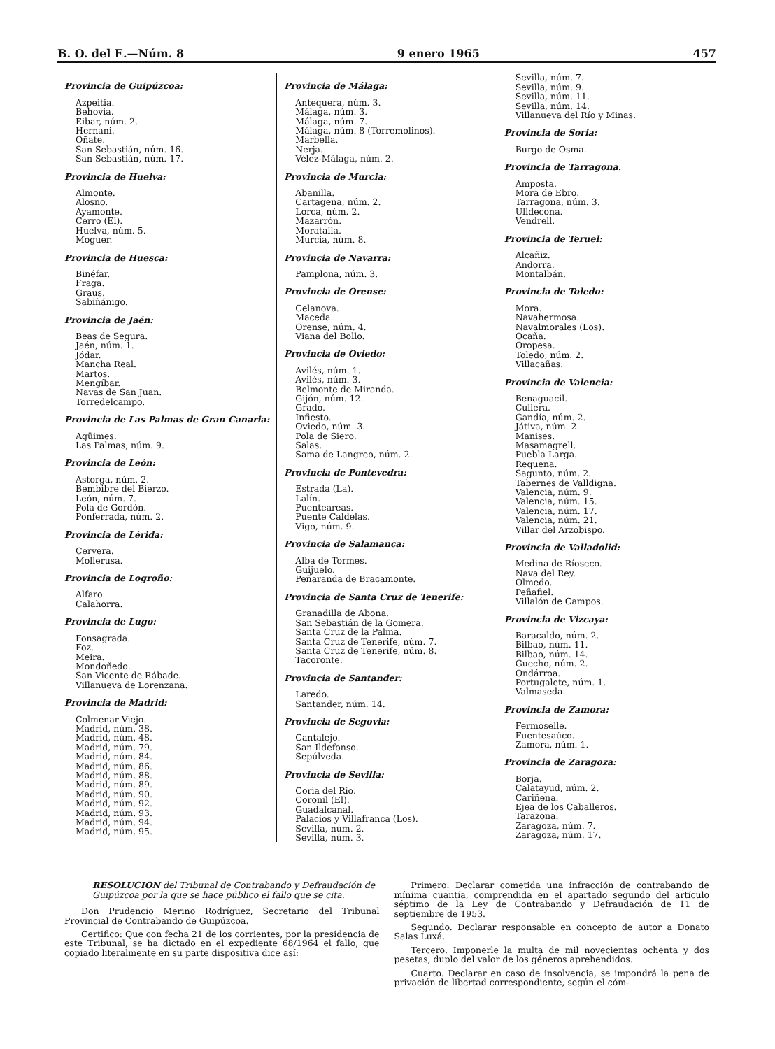B. O. del E.—Núm. 8 9 enero 1965 457
Provincia de Guipúzcoa:
Azpeitia.
Behovia.
Eibar, núm. 2.
Hernani.
Oñate.
San Sebastián, núm. 16.
San Sebastián, núm. 17.
Provincia de Huelva:
Almonte.
Alosno.
Ayamonte.
Cerro (El).
Huelva, núm. 5.
Moguer.
Provincia de Huesca:
Binéfar.
Fraga.
Graus.
Sabiñánigo.
Provincia de Jaén:
Beas de Segura.
Jaén, núm. 1.
Jódar.
Mancha Real.
Martos.
Mengíbar.
Navas de San Juan.
Torredelcampo.
Provincia de Las Palmas de Gran Canaria:
Agüimes.
Las Palmas, núm. 9.
Provincia de León:
Astorga, núm. 2.
Bembibre del Bierzo.
León, núm. 7.
Pola de Gordón.
Ponferrada, núm. 2.
Provincia de Lérida:
Cervera.
Mollerusa.
Provincia de Logroño:
Alfaro.
Calahorra.
Provincia de Lugo:
Fonsagrada.
Foz.
Meira.
Mondoñedo.
San Vicente de Rábade.
Villanueva de Lorenzana.
Provincia de Madrid:
Colmenar Viejo.
Madrid, núm. 38.
Madrid, núm. 48.
Madrid, núm. 79.
Madrid, núm. 84.
Madrid, núm. 86.
Madrid, núm. 88.
Madrid, núm. 89.
Madrid, núm. 90.
Madrid, núm. 92.
Madrid, núm. 93.
Madrid, núm. 94.
Madrid, núm. 95.
Provincia de Málaga:
Antequera, núm. 3.
Málaga, núm. 3.
Málaga, núm. 7.
Málaga, núm. 8 (Torremolinos).
Marbella.
Nerja.
Vélez-Málaga, núm. 2.
Provincia de Murcia:
Abanilla.
Cartagena, núm. 2.
Lorca, núm. 2.
Mazarrón.
Moratalla.
Murcia, núm. 8.
Provincia de Navarra:
Pamplona, núm. 3.
Provincia de Orense:
Celanova.
Maceda.
Orense, núm. 4.
Viana del Bollo.
Provincia de Oviedo:
Avilés, núm. 1.
Avilés, núm. 3.
Belmonte de Miranda.
Gijón, núm. 12.
Grado.
Infiesto.
Oviedo, núm. 3.
Pola de Siero.
Salas.
Sama de Langreo, núm. 2.
Provincia de Pontevedra:
Estrada (La).
Lalín.
Puenteareas.
Puente Caldelas.
Vigo, núm. 9.
Provincia de Salamanca:
Alba de Tormes.
Guijuelo.
Peñaranda de Bracamonte.
Provincia de Santa Cruz de Tenerife:
Granadilla de Abona.
San Sebastián de la Gomera.
Santa Cruz de la Palma.
Santa Cruz de Tenerife, núm. 7.
Santa Cruz de Tenerife, núm. 8.
Tacoronte.
Provincia de Santander:
Laredo.
Santander, núm. 14.
Provincia de Segovia:
Cantalejo.
San Ildefonso.
Sepúlveda.
Provincia de Sevilla:
Coria del Río.
Coronil (El).
Guadalcanal.
Palacios y Villafranca (Los).
Sevilla, núm. 2.
Sevilla, núm. 3.
Sevilla, núm. 7.
Sevilla, núm. 9.
Sevilla, núm. 11.
Sevilla, núm. 14.
Villanueva del Río y Minas.
Provincia de Soria:
Burgo de Osma.
Provincia de Tarragona.
Amposta.
Mora de Ebro.
Tarragona, núm. 3.
Ulldecona.
Vendrell.
Provincia de Teruel:
Alcañiz.
Andorra.
Montalbán.
Provincia de Toledo:
Mora.
Navahermosa.
Navalmorales (Los).
Ocaña.
Oropesa.
Toledo, núm. 2.
Villacañas.
Provincia de Valencia:
Benaguacil.
Cullera.
Gandía, núm. 2.
Játiva, núm. 2.
Manises.
Masamagrell.
Puebla Larga.
Requena.
Sagunto, núm. 2.
Tabernes de Valldigna.
Valencia, núm. 9.
Valencia, núm. 15.
Valencia, núm. 17.
Valencia, núm. 21.
Villar del Arzobispo.
Provincia de Valladolid:
Medina de Ríoseco.
Nava del Rey.
Olmedo.
Peñafiel.
Villalón de Campos.
Provincia de Vizcaya:
Baracaldo, núm. 2.
Bilbao, núm. 11.
Bilbao, núm. 14.
Guecho, núm. 2.
Ondárroa.
Portugalete, núm. 1.
Valmaseda.
Provincia de Zamora:
Fermoselle.
Fuentesaúco.
Zamora, núm. 1.
Provincia de Zaragoza:
Borja.
Calatayud, núm. 2.
Cariñena.
Ejea de los Caballeros.
Tarazona.
Zaragoza, núm. 7.
Zaragoza, núm. 17.
RESOLUCION del Tribunal de Contrabando y Defraudación de Guipúzcoa por la que se hace público el fallo que se cita.
Don Prudencio Merino Rodríguez, Secretario del Tribunal Provincial de Contrabando de Guipúzcoa.
Certifico: Que con fecha 21 de los corrientes, por la presidencia de este Tribunal, se ha dictado en el expediente 68/1964 el fallo, que copiado literalmente en su parte dispositiva dice así:
Primero. Declarar cometida una infracción de contrabando de mínima cuantía, comprendida en el apartado segundo del artículo séptimo de la Ley de Contrabando y Defraudación de 11 de septiembre de 1953.
Segundo. Declarar responsable en concepto de autor a Donato Salas Luxá.
Tercero. Imponerle la multa de mil novecientas ochenta y dos pesetas, duplo del valor de los géneros aprehendidos.
Cuarto. Declarar en caso de insolvencia, se impondrá la pena de privación de libertad correspondiente, según el cóm-